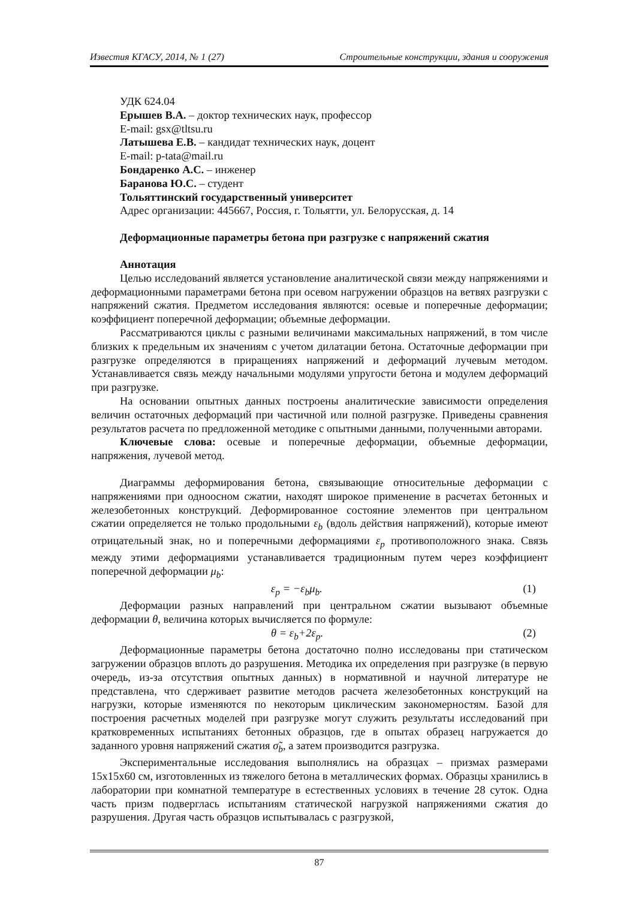Известия КГАСУ, 2014, № 1 (27) Строительные конструкции, здания и сооружения
УДК 624.04
Ерышев В.А. – доктор технических наук, профессор
E-mail: gsx@tltsu.ru
Латышева Е.В. – кандидат технических наук, доцент
E-mail: p-tata@mail.ru
Бондаренко А.С. – инженер
Баранова Ю.С. – студент
Тольяттинский государственный университет
Адрес организации: 445667, Россия, г. Тольятти, ул. Белорусская, д. 14
Деформационные параметры бетона при разгрузке с напряжений сжатия
Аннотация
Целью исследований является установление аналитической связи между напряжениями и деформационными параметрами бетона при осевом нагружении образцов на ветвях разгрузки с напряжений сжатия. Предметом исследования являются: осевые и поперечные деформации; коэффициент поперечной деформации; объемные деформации.
Рассматриваются циклы с разными величинами максимальных напряжений, в том числе близких к предельным их значениям с учетом дилатации бетона. Остаточные деформации при разгрузке определяются в приращениях напряжений и деформаций лучевым методом. Устанавливается связь между начальными модулями упругости бетона и модулем деформаций при разгрузке.
На основании опытных данных построены аналитические зависимости определения величин остаточных деформаций при частичной или полной разгрузке. Приведены сравнения результатов расчета по предложенной методике с опытными данными, полученными авторами.
Ключевые слова: осевые и поперечные деформации, объемные деформации, напряжения, лучевой метод.
Диаграммы деформирования бетона, связывающие относительные деформации с напряжениями при одноосном сжатии, находят широкое применение в расчетах бетонных и железобетонных конструкций. Деформированное состояние элементов при центральном сжатии определяется не только продольными ε<sub>b</sub> (вдоль действия напряжений), которые имеют отрицательный знак, но и поперечными деформациями ε<sub>p</sub> противоположного знака. Связь между этими деформациями устанавливается традиционным путем через коэффициент поперечной деформации μ<sub>b</sub>:
ε<sub>p</sub> = −ε<sub>b</sub>μ<sub>b</sub>. (1)
Деформации разных направлений при центральном сжатии вызывают объемные деформации θ, величина которых вычисляется по формуле:
θ = ε<sub>b</sub>+2ε<sub>p</sub>. (2)
Деформационные параметры бетона достаточно полно исследованы при статическом загружении образцов вплоть до разрушения. Методика их определения при разгрузке (в первую очередь, из-за отсутствия опытных данных) в нормативной и научной литературе не представлена, что сдерживает развитие методов расчета железобетонных конструкций на нагрузки, которые изменяются по некоторым циклическим закономерностям. Базой для построения расчетных моделей при разгрузке могут служить результаты исследований при кратковременных испытаниях бетонных образцов, где в опытах образец нагружается до заданного уровня напряжений сжатия σ̃<sub>b</sub>, а затем производится разгрузка.
Экспериментальные исследования выполнялись на образцах – призмах размерами 15x15x60 см, изготовленных из тяжелого бетона в металлических формах. Образцы хранились в лаборатории при комнатной температуре в естественных условиях в течение 28 суток. Одна часть призм подверглась испытаниям статической нагрузкой напряжениями сжатия до разрушения. Другая часть образцов испытывалась с разгрузкой,
87